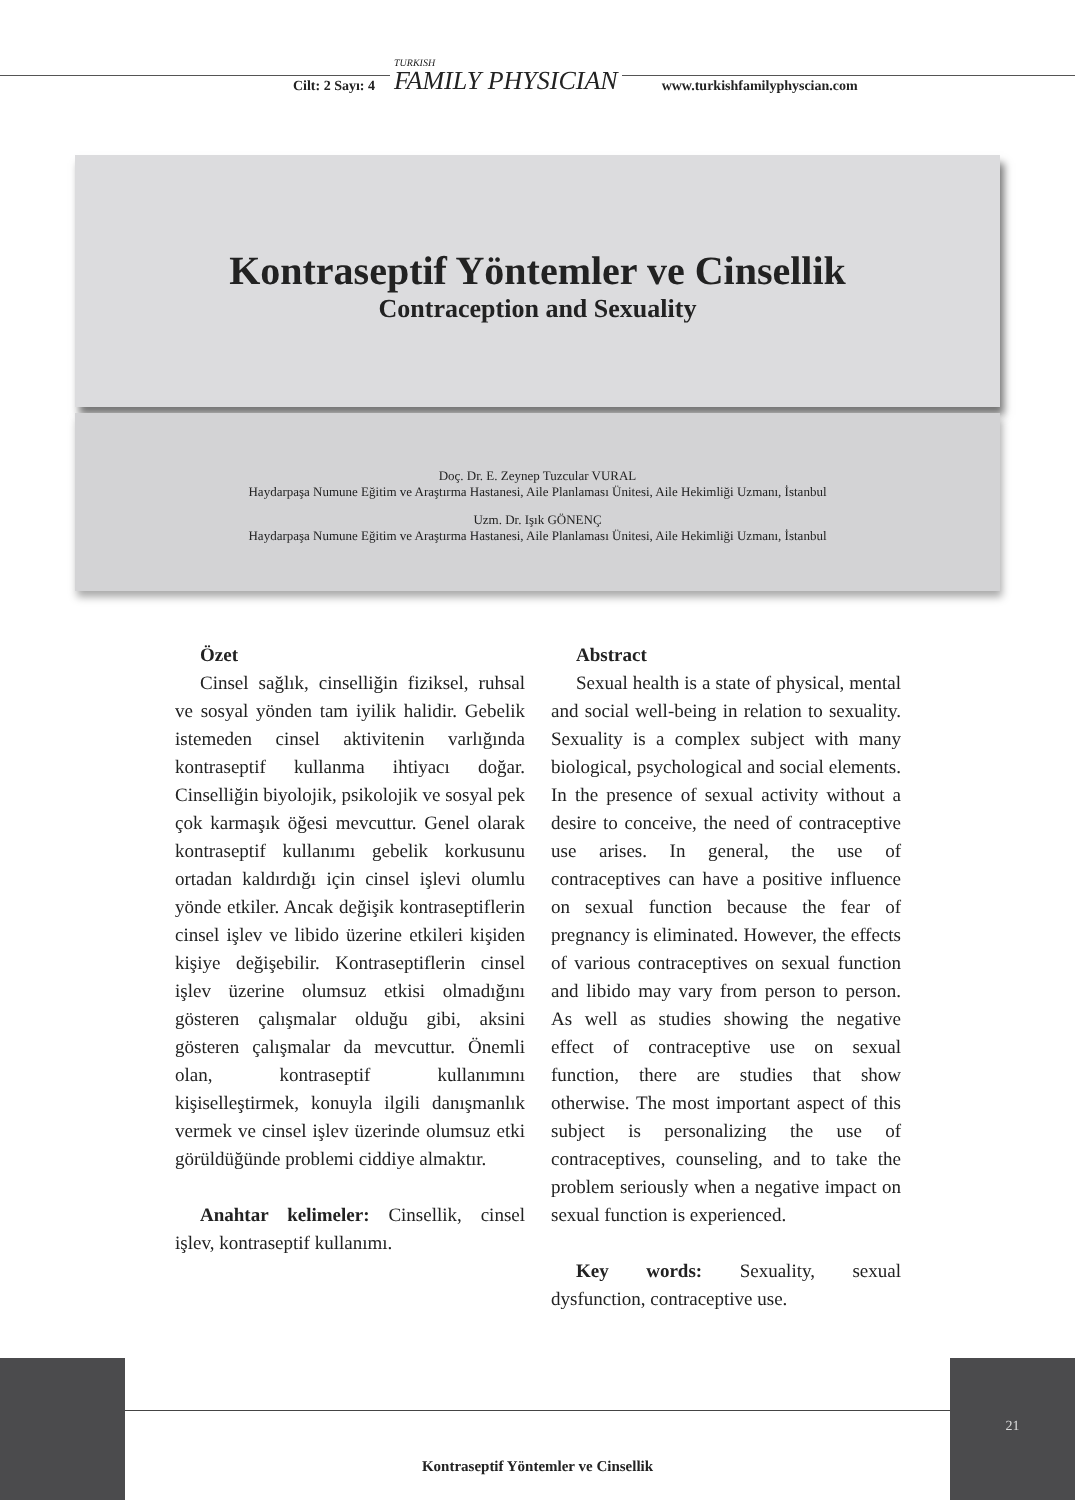Cilt: 2 Sayı: 4
TURKISH
FAMILY PHYSICIAN
www.turkishfamilyphyscian.com
Kontraseptif Yöntemler ve Cinsellik
Contraception and Sexuality
Doç. Dr. E. Zeynep Tuzcular VURAL
Haydarpaşa Numune Eğitim ve Araştırma Hastanesi, Aile Planlaması Ünitesi, Aile Hekimliği Uzmanı, İstanbul
Uzm. Dr. Işık GÖNENÇ
Haydarpaşa Numune Eğitim ve Araştırma Hastanesi, Aile Planlaması Ünitesi, Aile Hekimliği Uzmanı, İstanbul
Özet
Cinsel sağlık, cinselliğin fiziksel, ruhsal ve sosyal yönden tam iyilik halidir. Gebelik istemeden cinsel aktivitenin varlığında kontraseptif kullanma ihtiyacı doğar. Cinselliğin biyolojik, psikolojik ve sosyal pek çok karmaşık öğesi mevcuttur. Genel olarak kontraseptif kullanımı gebelik korkusunu ortadan kaldırdığı için cinsel işlevi olumlu yönde etkiler. Ancak değişik kontraseptiflerin cinsel işlev ve libido üzerine etkileri kişiden kişiye değişebilir. Kontraseptiflerin cinsel işlev üzerine olumsuz etkisi olmadığını gösteren çalışmalar olduğu gibi, aksini gösteren çalışmalar da mevcuttur. Önemli olan, kontraseptif kullanımını kişiselleştirmek, konuyla ilgili danışmanlık vermek ve cinsel işlev üzerinde olumsuz etki görüldüğünde problemi ciddiye almaktır.
Anahtar kelimeler: Cinsellik, cinsel işlev, kontraseptif kullanımı.
Abstract
Sexual health is a state of physical, mental and social well-being in relation to sexuality. Sexuality is a complex subject with many biological, psychological and social elements. In the presence of sexual activity without a desire to conceive, the need of contraceptive use arises. In general, the use of contraceptives can have a positive influence on sexual function because the fear of pregnancy is eliminated. However, the effects of various contraceptives on sexual function and libido may vary from person to person. As well as studies showing the negative effect of contraceptive use on sexual function, there are studies that show otherwise. The most important aspect of this subject is personalizing the use of contraceptives, counseling, and to take the problem seriously when a negative impact on sexual function is experienced.
Key words: Sexuality, sexual dysfunction, contraceptive use.
21
Kontraseptif Yöntemler ve Cinsellik